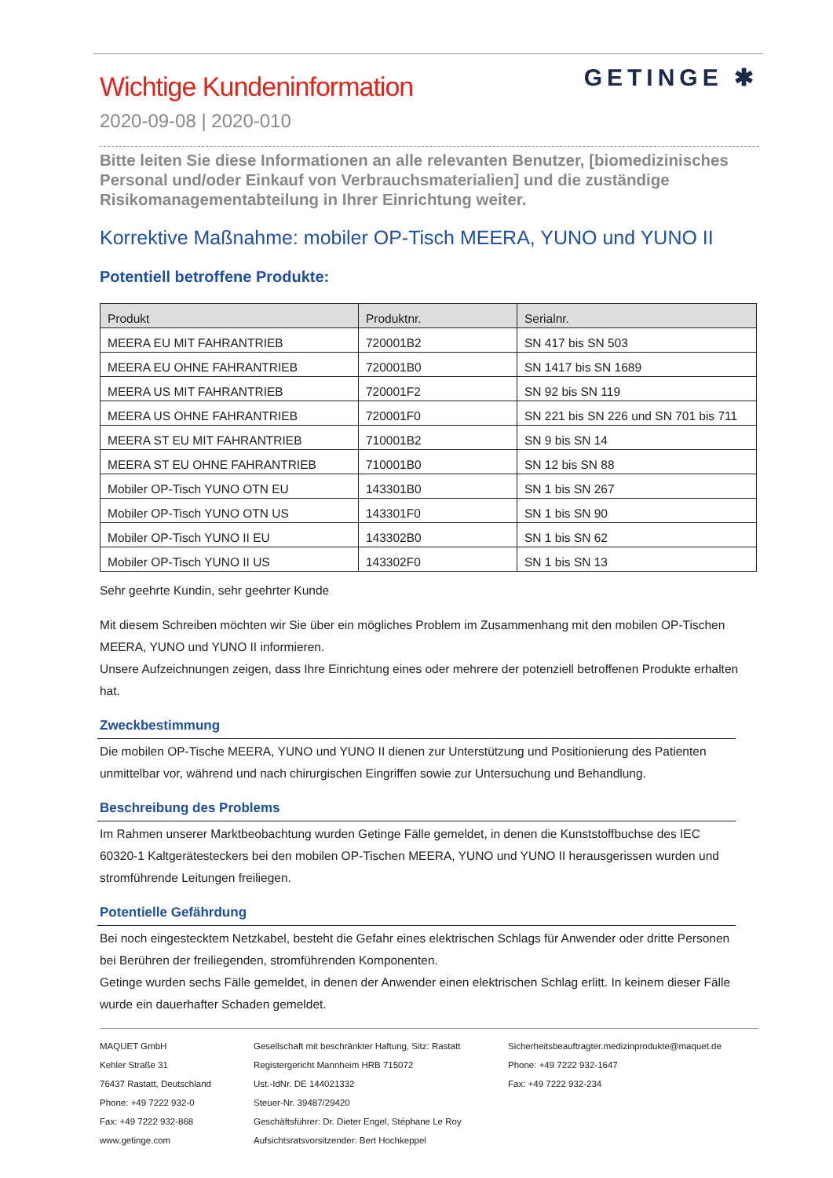Wichtige Kundeninformation
GETINGE ✱
2020-09-08 | 2020-010
Bitte leiten Sie diese Informationen an alle relevanten Benutzer, [biomedizinisches Personal und/oder Einkauf von Verbrauchsmaterialien] und die zuständige Risikomanagementabteilung in Ihrer Einrichtung weiter.
Korrektive Maßnahme: mobiler OP-Tisch MEERA, YUNO und YUNO II
Potentiell betroffene Produkte:
| Produkt | Produktnr. | Serialnr. |
| --- | --- | --- |
| MEERA EU MIT FAHRANTRIEB | 720001B2 | SN 417 bis SN 503 |
| MEERA EU OHNE FAHRANTRIEB | 720001B0 | SN 1417 bis SN 1689 |
| MEERA US MIT FAHRANTRIEB | 720001F2 | SN 92 bis SN 119 |
| MEERA US OHNE FAHRANTRIEB | 720001F0 | SN 221 bis SN 226 und SN 701 bis 711 |
| MEERA ST EU MIT FAHRANTRIEB | 710001B2 | SN 9 bis SN 14 |
| MEERA ST EU OHNE FAHRANTRIEB | 710001B0 | SN 12 bis SN 88 |
| Mobiler OP-Tisch YUNO OTN EU | 143301B0 | SN 1 bis SN 267 |
| Mobiler OP-Tisch YUNO OTN US | 143301F0 | SN 1 bis SN 90 |
| Mobiler OP-Tisch YUNO II EU | 143302B0 | SN 1 bis SN 62 |
| Mobiler OP-Tisch YUNO II US | 143302F0 | SN 1 bis SN 13 |
Sehr geehrte Kundin, sehr geehrter Kunde
Mit diesem Schreiben möchten wir Sie über ein mögliches Problem im Zusammenhang mit den mobilen OP-Tischen MEERA, YUNO und YUNO II informieren.
Unsere Aufzeichnungen zeigen, dass Ihre Einrichtung eines oder mehrere der potenziell betroffenen Produkte erhalten hat.
Zweckbestimmung
Die mobilen OP-Tische MEERA, YUNO und YUNO II dienen zur Unterstützung und Positionierung des Patienten unmittelbar vor, während und nach chirurgischen Eingriffen sowie zur Untersuchung und Behandlung.
Beschreibung des Problems
Im Rahmen unserer Marktbeobachtung wurden Getinge Fälle gemeldet, in denen die Kunststoffbuchse des IEC 60320-1 Kaltgerätesteckers bei den mobilen OP-Tischen MEERA, YUNO und YUNO II herausgerissen wurden und stromführende Leitungen freiliegen.
Potentielle Gefährdung
Bei noch eingestecktem Netzkabel, besteht die Gefahr eines elektrischen Schlags für Anwender oder dritte Personen bei Berühren der freiliegenden, stromführenden Komponenten.
Getinge wurden sechs Fälle gemeldet, in denen der Anwender einen elektrischen Schlag erlitt. In keinem dieser Fälle wurde ein dauerhafter Schaden gemeldet.
MAQUET GmbH
Kehler Straße 31
76437 Rastatt, Deutschland
Phone: +49 7222 932-0
Fax: +49 7222 932-868
www.getinge.com
Gesellschaft mit beschränkter Haftung, Sitz: Rastatt
Registergericht Mannheim HRB 715072
Ust.-IdNr. DE 144021332
Steuer-Nr. 39487/29420
Geschäftsführer: Dr. Dieter Engel, Stéphane Le Roy
Aufsichtsratsvorsitzender: Bert Hochkeppel
Sicherheitsbeauftragter.medizinprodukte@maquet.de
Phone: +49 7222 932-1647
Fax: +49 7222 932-234